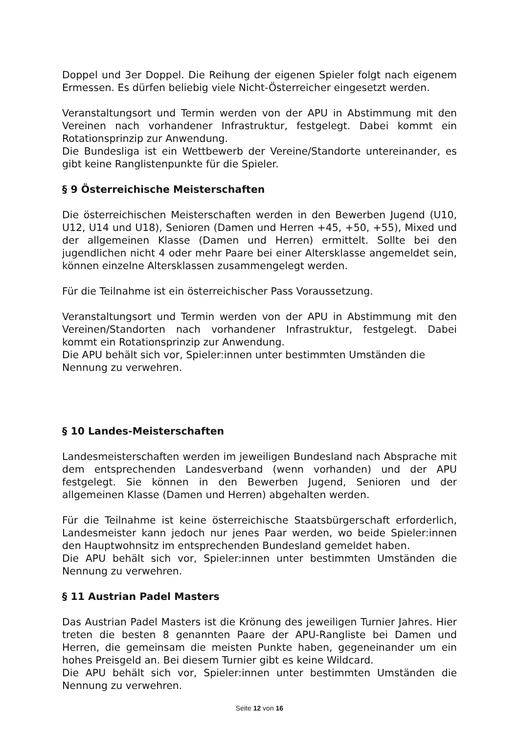Doppel und 3er Doppel. Die Reihung der eigenen Spieler folgt nach eigenem Ermessen. Es dürfen beliebig viele Nicht-Österreicher eingesetzt werden.
Veranstaltungsort und Termin werden von der APU in Abstimmung mit den Vereinen nach vorhandener Infrastruktur, festgelegt. Dabei kommt ein Rotationsprinzip zur Anwendung.
Die Bundesliga ist ein Wettbewerb der Vereine/Standorte untereinander, es gibt keine Ranglistenpunkte für die Spieler.
§ 9 Österreichische Meisterschaften
Die österreichischen Meisterschaften werden in den Bewerben Jugend (U10, U12, U14 und U18), Senioren (Damen und Herren +45, +50, +55), Mixed und der allgemeinen Klasse (Damen und Herren) ermittelt. Sollte bei den jugendlichen nicht 4 oder mehr Paare bei einer Altersklasse angemeldet sein, können einzelne Altersklassen zusammengelegt werden.
Für die Teilnahme ist ein österreichischer Pass Voraussetzung.
Veranstaltungsort und Termin werden von der APU in Abstimmung mit den Vereinen/Standorten nach vorhandener Infrastruktur, festgelegt. Dabei kommt ein Rotationsprinzip zur Anwendung.
Die APU behält sich vor, Spieler:innen unter bestimmten Umständen die Nennung zu verwehren.
§ 10 Landes-Meisterschaften
Landesmeisterschaften werden im jeweiligen Bundesland nach Absprache mit dem entsprechenden Landesverband (wenn vorhanden) und der APU festgelegt. Sie können in den Bewerben Jugend, Senioren und der allgemeinen Klasse (Damen und Herren) abgehalten werden.
Für die Teilnahme ist keine österreichische Staatsbürgerschaft erforderlich, Landesmeister kann jedoch nur jenes Paar werden, wo beide Spieler:innen den Hauptwohnsitz im entsprechenden Bundesland gemeldet haben.
Die APU behält sich vor, Spieler:innen unter bestimmten Umständen die Nennung zu verwehren.
§ 11 Austrian Padel Masters
Das Austrian Padel Masters ist die Krönung des jeweiligen Turnier Jahres. Hier treten die besten 8 genannten Paare der APU-Rangliste bei Damen und Herren, die gemeinsam die meisten Punkte haben, gegeneinander um ein hohes Preisgeld an. Bei diesem Turnier gibt es keine Wildcard.
Die APU behält sich vor, Spieler:innen unter bestimmten Umständen die Nennung zu verwehren.
Seite 12 von 16